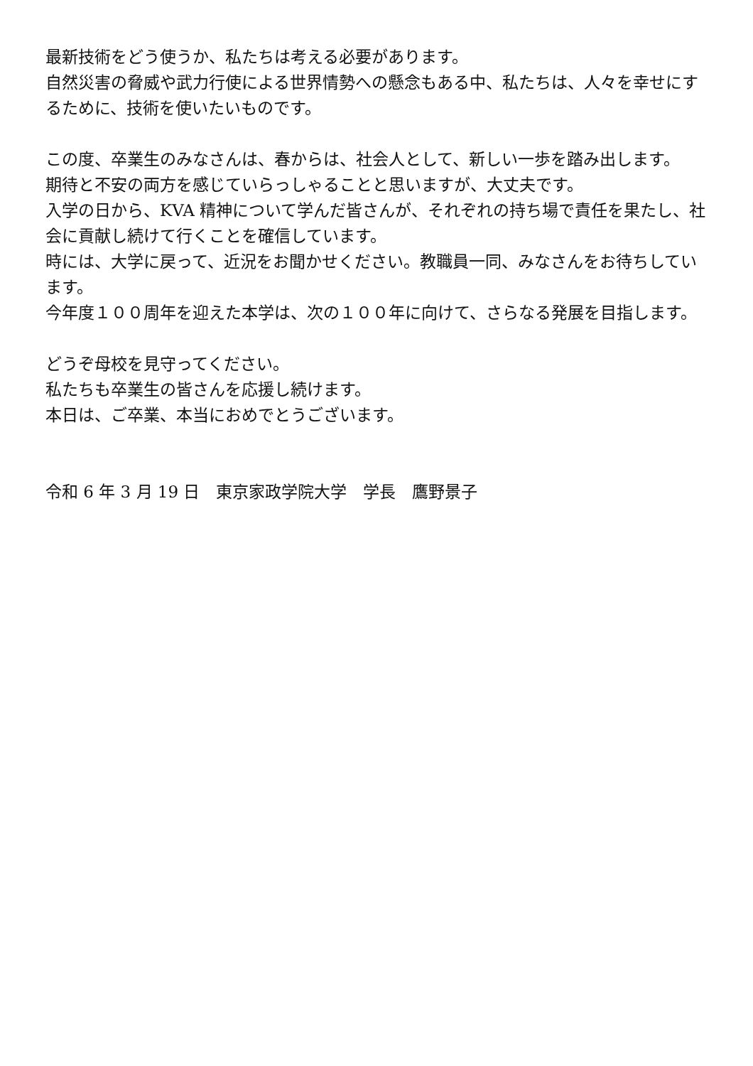最新技術をどう使うか、私たちは考える必要があります。
自然災害の脅威や武力行使による世界情勢への懸念もある中、私たちは、人々を幸せにするために、技術を使いたいものです。
この度、卒業生のみなさんは、春からは、社会人として、新しい一歩を踏み出します。
期待と不安の両方を感じていらっしゃることと思いますが、大丈夫です。
入学の日から、KVA 精神について学んだ皆さんが、それぞれの持ち場で責任を果たし、社会に貢献し続けて行くことを確信しています。
時には、大学に戻って、近況をお聞かせください。教職員一同、みなさんをお待ちしています。
今年度１００周年を迎えた本学は、次の１００年に向けて、さらなる発展を目指します。
どうぞ母校を見守ってください。
私たちも卒業生の皆さんを応援し続けます。
本日は、ご卒業、本当におめでとうございます。
令和 6 年 3 月 19 日　東京家政学院大学　学長　鷹野景子